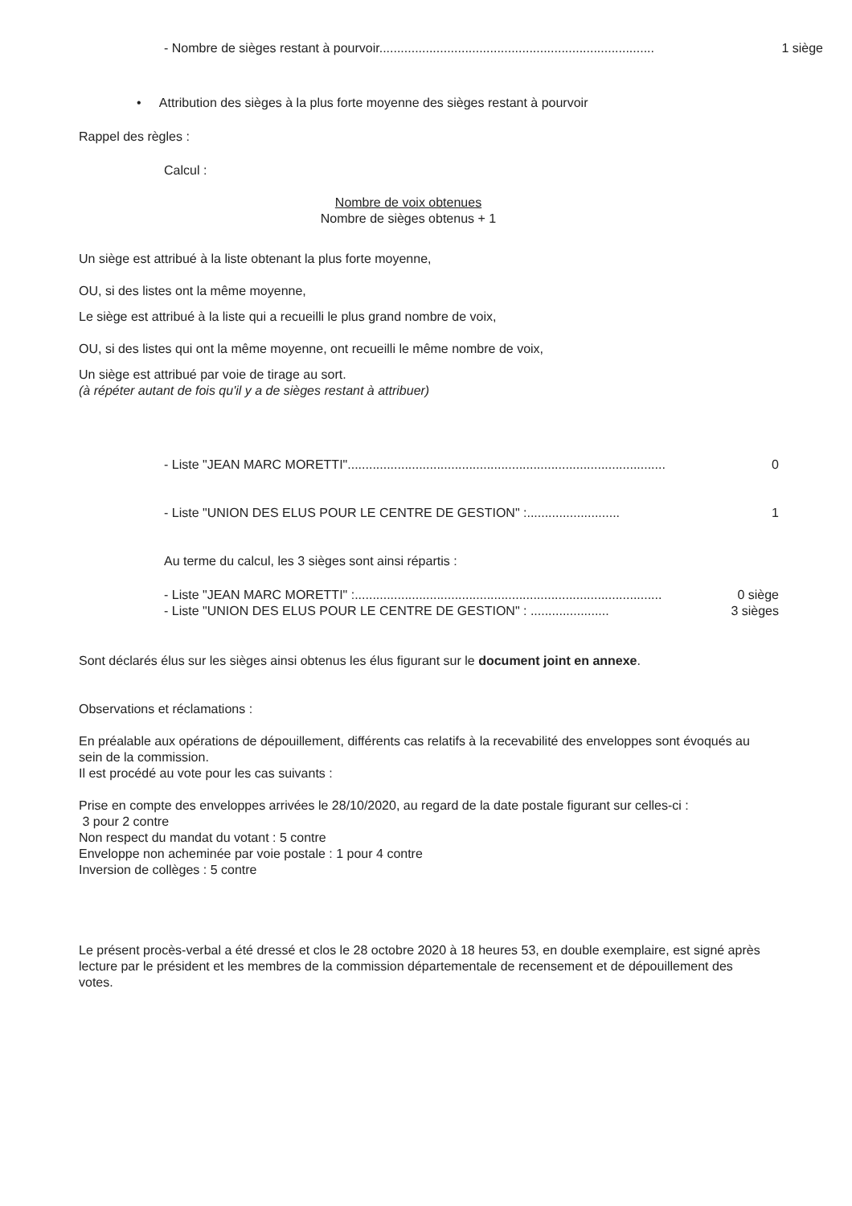- Nombre de sièges restant à pourvoir............................................................................. 1 siège
• Attribution des sièges à la plus forte moyenne des sièges restant à pourvoir
Rappel des règles :
Calcul :
Nombre de voix obtenues
Nombre de sièges obtenus + 1
Un siège est attribué à la liste obtenant la plus forte moyenne,
OU, si des listes ont la même moyenne,
Le siège est attribué à la liste qui a recueilli le plus grand nombre de voix,
OU, si des listes qui ont la même moyenne, ont recueilli le même nombre de voix,
Un siège est attribué par voie de tirage au sort.
(à répéter autant de fois qu'il y a de sièges restant à attribuer)
- Liste "JEAN MARC MORETTI"......................................................................................... 0
- Liste "UNION DES ELUS POUR LE CENTRE DE GESTION" :.......................... 1
Au terme du calcul, les 3 sièges sont ainsi répartis :
- Liste "JEAN MARC MORETTI" :...................................................................................... 0 siège
- Liste "UNION DES ELUS POUR LE CENTRE DE GESTION" : ...................... 3 sièges
Sont déclarés élus sur les sièges ainsi obtenus les élus figurant sur le document joint en annexe.
Observations et réclamations :
En préalable aux opérations de dépouillement, différents cas relatifs à la recevabilité des enveloppes sont évoqués au sein de la commission.
Il est procédé au vote pour les cas suivants :
Prise en compte des enveloppes arrivées le 28/10/2020, au regard de la date postale figurant sur celles-ci :
3 pour 2 contre
Non respect du mandat du votant : 5 contre
Enveloppe non acheminée par voie postale : 1 pour 4 contre
Inversion de collèges : 5 contre
Le présent procès-verbal a été dressé et clos le 28 octobre 2020 à 18 heures 53, en double exemplaire, est signé après lecture par le président et les membres de la commission départementale de recensement et de dépouillement des votes.